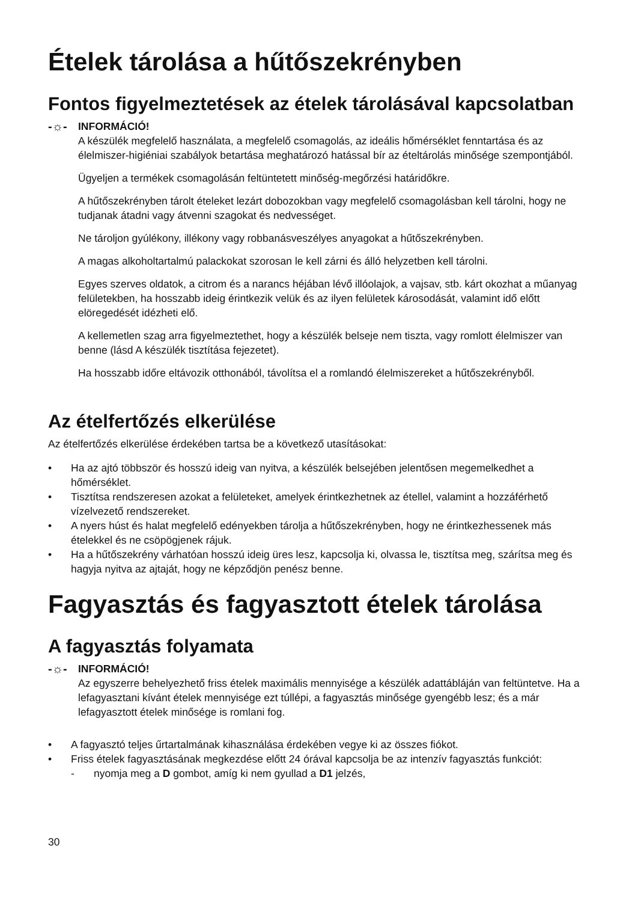Ételek tárolása a hűtőszekrényben
Fontos figyelmeztetések az ételek tárolásával kapcsolatban
-☼- INFORMÁCIÓ!
A készülék megfelelő használata, a megfelelő csomagolás, az ideális hőmérséklet fenntartása és az élelmiszer-higiéniai szabályok betartása meghatározó hatással bír az ételtárolás minősége szempontjából.
Ügyeljen a termékek csomagolásán feltüntetett minőség-megőrzési határidőkre.
A hűtőszekrényben tárolt ételeket lezárt dobozokban vagy megfelelő csomagolásban kell tárolni, hogy ne tudjanak átadni vagy átvenni szagokat és nedvességet.
Ne tároljon gyúlékony, illékony vagy robbanásveszélyes anyagokat a hűtőszekrényben.
A magas alkoholtartalmú palackokat szorosan le kell zárni és álló helyzetben kell tárolni.
Egyes szerves oldatok, a citrom és a narancs héjában lévő illóolajok, a vajsav, stb. kárt okozhat a műanyag felületekben, ha hosszabb ideig érintkezik velük és az ilyen felületek károsodását, valamint idő előtt elöregedését idézheti elő.
A kellemetlen szag arra figyelmeztethet, hogy a készülék belseje nem tiszta, vagy romlott élelmiszer van benne (lásd A készülék tisztítása fejezetet).
Ha hosszabb időre eltávozik otthonából, távolítsa el a romlandó élelmiszereket a hűtőszekrényből.
Az ételfertőzés elkerülése
Az ételfertőzés elkerülése érdekében tartsa be a következő utasításokat:
• Ha az ajtó többször és hosszú ideig van nyitva, a készülék belsejében jelentősen megemelkedhet a hőmérséklet.
• Tisztítsa rendszeresen azokat a felületeket, amelyek érintkezhetnek az étellel, valamint a hozzáférhető vízelvezető rendszereket.
• A nyers húst és halat megfelelő edényekben tárolja a hűtőszekrényben, hogy ne érintkezhessenek más ételekkel és ne csöpögjenek rájuk.
• Ha a hűtőszekrény várhatóan hosszú ideig üres lesz, kapcsolja ki, olvassa le, tisztítsa meg, szárítsa meg és hagyja nyitva az ajtaját, hogy ne képződjön penész benne.
Fagyasztás és fagyasztott ételek tárolása
A fagyasztás folyamata
-☼- INFORMÁCIÓ!
Az egyszerre behelyezhető friss ételek maximális mennyisége a készülék adattábláján van feltüntetve. Ha a lefagyasztani kívánt ételek mennyisége ezt túllépi, a fagyasztás minősége gyengébb lesz; és a már lefagyasztott ételek minősége is romlani fog.
• A fagyasztó teljes űrtartalmának kihasználása érdekében vegye ki az összes fiókot.
• Friss ételek fagyasztásának megkezdése előtt 24 órával kapcsolja be az intenzív fagyasztás funkciót:
- nyomja meg a D gombot, amíg ki nem gyullad a D1 jelzés,
30